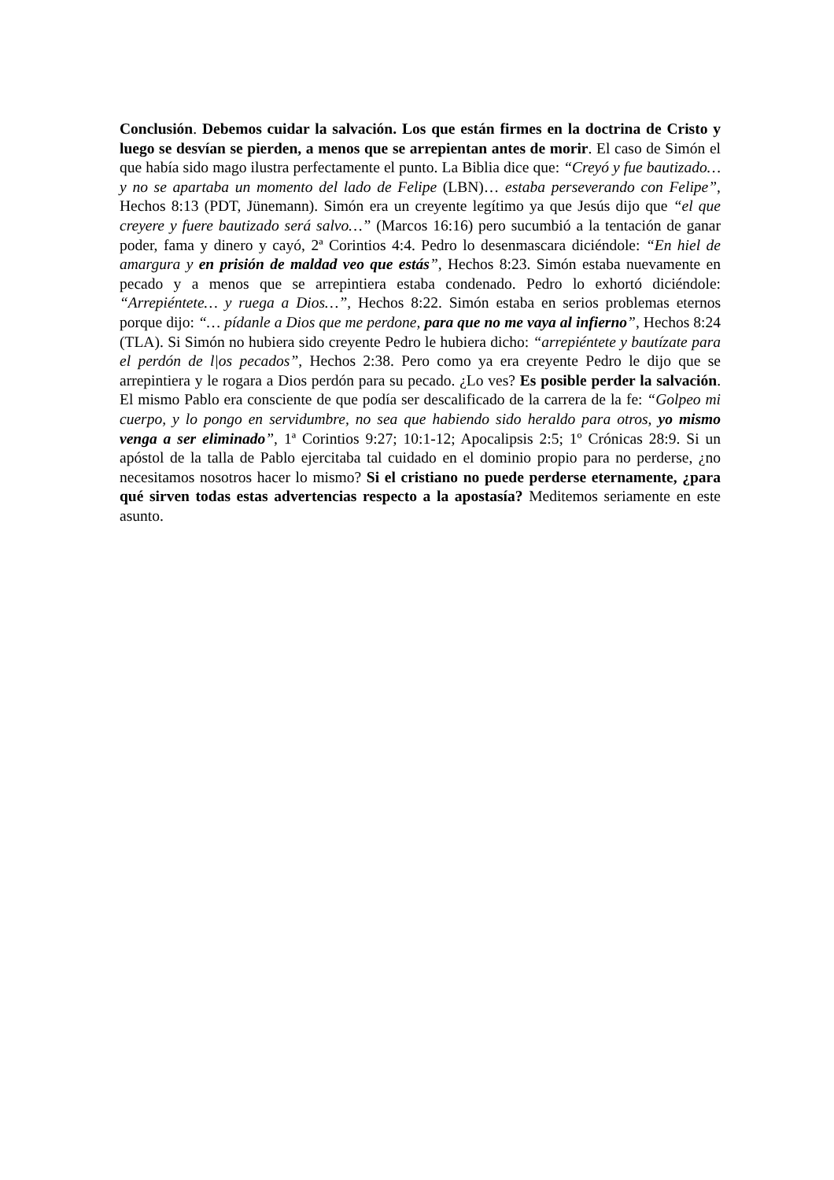Conclusión. Debemos cuidar la salvación. Los que están firmes en la doctrina de Cristo y luego se desvían se pierden, a menos que se arrepientan antes de morir. El caso de Simón el que había sido mago ilustra perfectamente el punto. La Biblia dice que: “Creyó y fue bautizado… y no se apartaba un momento del lado de Felipe (LBN)… estaba perseverando con Felipe”, Hechos 8:13 (PDT, Jünemann). Simón era un creyente legítimo ya que Jesús dijo que “el que creyere y fuere bautizado será salvo…” (Marcos 16:16) pero sucumbió a la tentación de ganar poder, fama y dinero y cayó, 2ª Corintios 4:4. Pedro lo desenmascara diciéndole: “En hiel de amargura y en prisión de maldad veo que estás”, Hechos 8:23. Simón estaba nuevamente en pecado y a menos que se arrepintiera estaba condenado. Pedro lo exhortó diciéndole: “Arrepiéntete… y ruega a Dios…”, Hechos 8:22. Simón estaba en serios problemas eternos porque dijo: “… pídanle a Dios que me perdone, para que no me vaya al infierno”, Hechos 8:24 (TLA). Si Simón no hubiera sido creyente Pedro le hubiera dicho: “arrepiéntete y bautízate para el perdón de l|os pecados”, Hechos 2:38. Pero como ya era creyente Pedro le dijo que se arrepintiera y le rogara a Dios perdón para su pecado. ¿Lo ves? Es posible perder la salvación. El mismo Pablo era consciente de que podía ser descalificado de la carrera de la fe: “Golpeo mi cuerpo, y lo pongo en servidumbre, no sea que habiendo sido heraldo para otros, yo mismo venga a ser eliminado”, 1ª Corintios 9:27; 10:1-12; Apocalipsis 2:5; 1º Crónicas 28:9. Si un apóstol de la talla de Pablo ejercitaba tal cuidado en el dominio propio para no perderse, ¿no necesitamos nosotros hacer lo mismo? Si el cristiano no puede perderse eternamente, ¿para qué sirven todas estas advertencias respecto a la apostasía? Meditemos seriamente en este asunto.